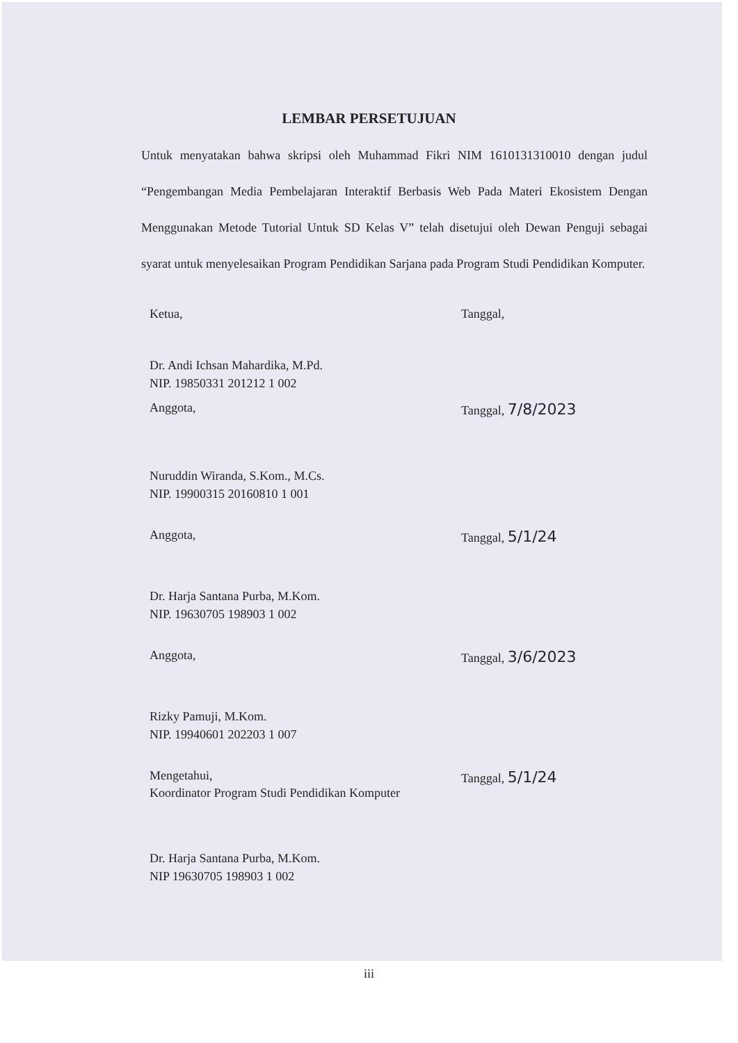LEMBAR PERSETUJUAN
Untuk menyatakan bahwa skripsi oleh Muhammad Fikri NIM 1610131310010 dengan judul “Pengembangan Media Pembelajaran Interaktif Berbasis Web Pada Materi Ekosistem Dengan Menggunakan Metode Tutorial Untuk SD Kelas V” telah disetujui oleh Dewan Penguji sebagai syarat untuk menyelesaikan Program Pendidikan Sarjana pada Program Studi Pendidikan Komputer.
Ketua, Tanggal,
Dr. Andi Ichsan Mahardika, M.Pd.
NIP. 19850331 201212 1 002
Anggota, Tanggal, 7/8/2023
Nuruddin Wiranda, S.Kom., M.Cs.
NIP. 19900315 20160810 1 001
Anggota, Tanggal, 5/1/24
Dr. Harja Santana Purba, M.Kom.
NIP. 19630705 198903 1 002
Anggota, Tanggal, 3/6/2023
Rizky Pamuji, M.Kom.
NIP. 19940601 202203 1 007
Mengetahui, Tanggal, 5/1/24
Koordinator Program Studi Pendidikan Komputer
Dr. Harja Santana Purba, M.Kom.
NIP 19630705 198903 1 002
iii